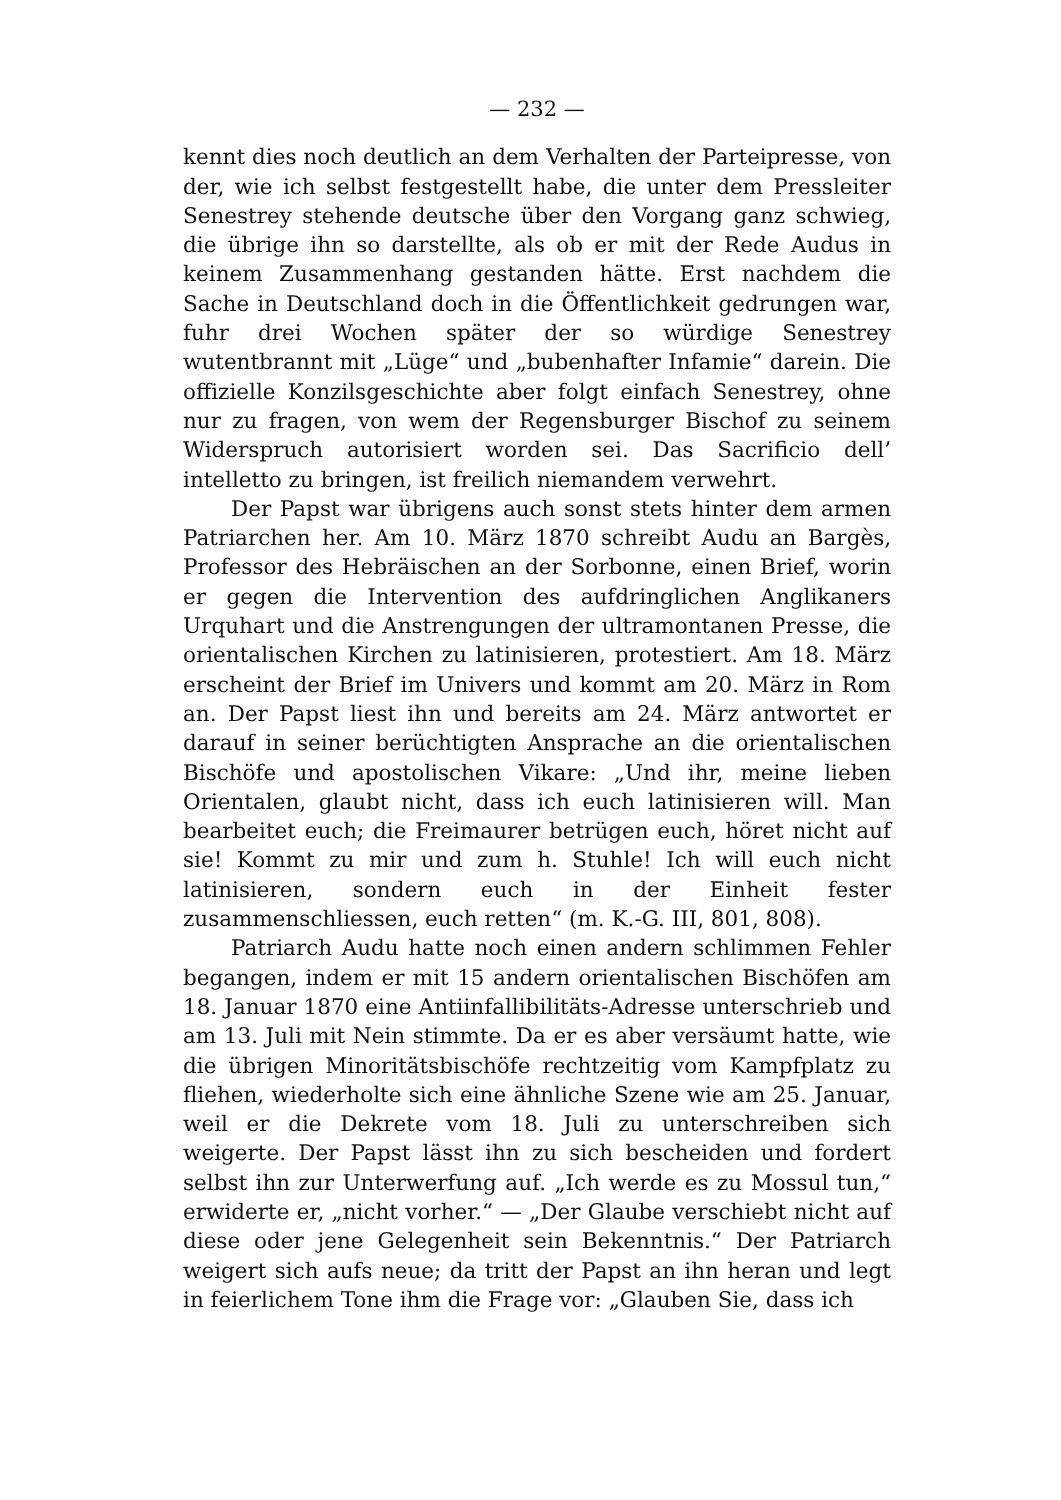— 232 —
kennt dies noch deutlich an dem Verhalten der Parteipresse, von der, wie ich selbst festgestellt habe, die unter dem Pressleiter Senestrey stehende deutsche über den Vorgang ganz schwieg, die übrige ihn so darstellte, als ob er mit der Rede Audus in keinem Zusammenhang gestanden hätte. Erst nachdem die Sache in Deutschland doch in die Öffentlichkeit gedrungen war, fuhr drei Wochen später der so würdige Senestrey wutentbrannt mit „Lüge“ und „bubenhafter Infamie“ darein. Die offizielle Konzilsgeschichte aber folgt einfach Senestrey, ohne nur zu fragen, von wem der Regensburger Bischof zu seinem Widerspruch autorisiert worden sei. Das Sacrificio dell’ intelletto zu bringen, ist freilich niemandem verwehrt.
Der Papst war übrigens auch sonst stets hinter dem armen Patriarchen her. Am 10. März 1870 schreibt Audu an Bargès, Professor des Hebräischen an der Sorbonne, einen Brief, worin er gegen die Intervention des aufdringlichen Anglikaners Urquhart und die Anstrengungen der ultramontanen Presse, die orientalischen Kirchen zu latinisieren, protestiert. Am 18. März erscheint der Brief im Univers und kommt am 20. März in Rom an. Der Papst liest ihn und bereits am 24. März antwortet er darauf in seiner berüchtigten Ansprache an die orientalischen Bischöfe und apostolischen Vikare: „Und ihr, meine lieben Orientalen, glaubt nicht, dass ich euch latinisieren will. Man bearbeitet euch; die Freimaurer betrügen euch, höret nicht auf sie! Kommt zu mir und zum h. Stuhle! Ich will euch nicht latinisieren, sondern euch in der Einheit fester zusammenschliessen, euch retten“ (m. K.-G. III, 801, 808).
Patriarch Audu hatte noch einen andern schlimmen Fehler begangen, indem er mit 15 andern orientalischen Bischöfen am 18. Januar 1870 eine Antiinfallibilitäts-Adresse unterschrieb und am 13. Juli mit Nein stimmte. Da er es aber versäumt hatte, wie die übrigen Minoritätsbischöfe rechtzeitig vom Kampfplatz zu fliehen, wiederholte sich eine ähnliche Szene wie am 25. Januar, weil er die Dekrete vom 18. Juli zu unterschreiben sich weigerte. Der Papst lässt ihn zu sich bescheiden und fordert selbst ihn zur Unterwerfung auf. „Ich werde es zu Mossul tun,“ erwiderte er, „nicht vorher.“ — „Der Glaube verschiebt nicht auf diese oder jene Gelegenheit sein Bekenntnis.“ Der Patriarch weigert sich aufs neue; da tritt der Papst an ihn heran und legt in feierlichem Tone ihm die Frage vor: „Glauben Sie, dass ich